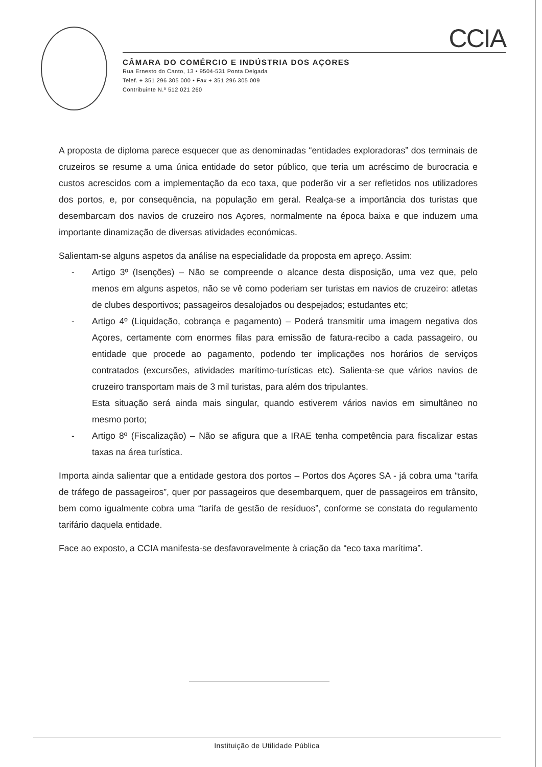CCIA
CÂMARA DO COMÉRCIO E INDÚSTRIA DOS AÇORES
Rua Ernesto do Canto, 13 • 9504-531 Ponta Delgada
Telef. + 351 296 305 000 • Fax + 351 296 305 009
Contribuinte N.º 512 021 260
A proposta de diploma parece esquecer que as denominadas “entidades exploradoras” dos terminais de cruzeiros se resume a uma única entidade do setor público, que teria um acréscimo de burocracia e custos acrescidos com a implementação da eco taxa, que poderão vir a ser refletidos nos utilizadores dos portos, e, por consequência, na população em geral. Realça-se a importância dos turistas que desembarcam dos navios de cruzeiro nos Açores, normalmente na época baixa e que induzem uma importante dinamização de diversas atividades económicas.
Salientam-se alguns aspetos da análise na especialidade da proposta em apreço. Assim:
- Artigo 3º (Isenções) – Não se compreende o alcance desta disposição, uma vez que, pelo menos em alguns aspetos, não se vê como poderiam ser turistas em navios de cruzeiro: atletas de clubes desportivos; passageiros desalojados ou despejados; estudantes etc;
- Artigo 4º (Liquidação, cobrança e pagamento) – Poderá transmitir uma imagem negativa dos Açores, certamente com enormes filas para emissão de fatura-recibo a cada passageiro, ou entidade que procede ao pagamento, podendo ter implicações nos horários de serviços contratados (excursões, atividades marítimo-turísticas etc). Salienta-se que vários navios de cruzeiro transportam mais de 3 mil turistas, para além dos tripulantes.
Esta situação será ainda mais singular, quando estiverem vários navios em simultâneo no mesmo porto;
- Artigo 8º (Fiscalização) – Não se afigura que a IRAE tenha competência para fiscalizar estas taxas na área turística.
Importa ainda salientar que a entidade gestora dos portos – Portos dos Açores SA - já cobra uma “tarifa de tráfego de passageiros”, quer por passageiros que desembarquem, quer de passageiros em trânsito, bem como igualmente cobra uma “tarifa de gestão de resíduos”, conforme se constata do regulamento tarifário daquela entidade.
Face ao exposto, a CCIA manifesta-se desfavoravelmente à criação da “eco taxa marítima”.
Instituição de Utilidade Pública